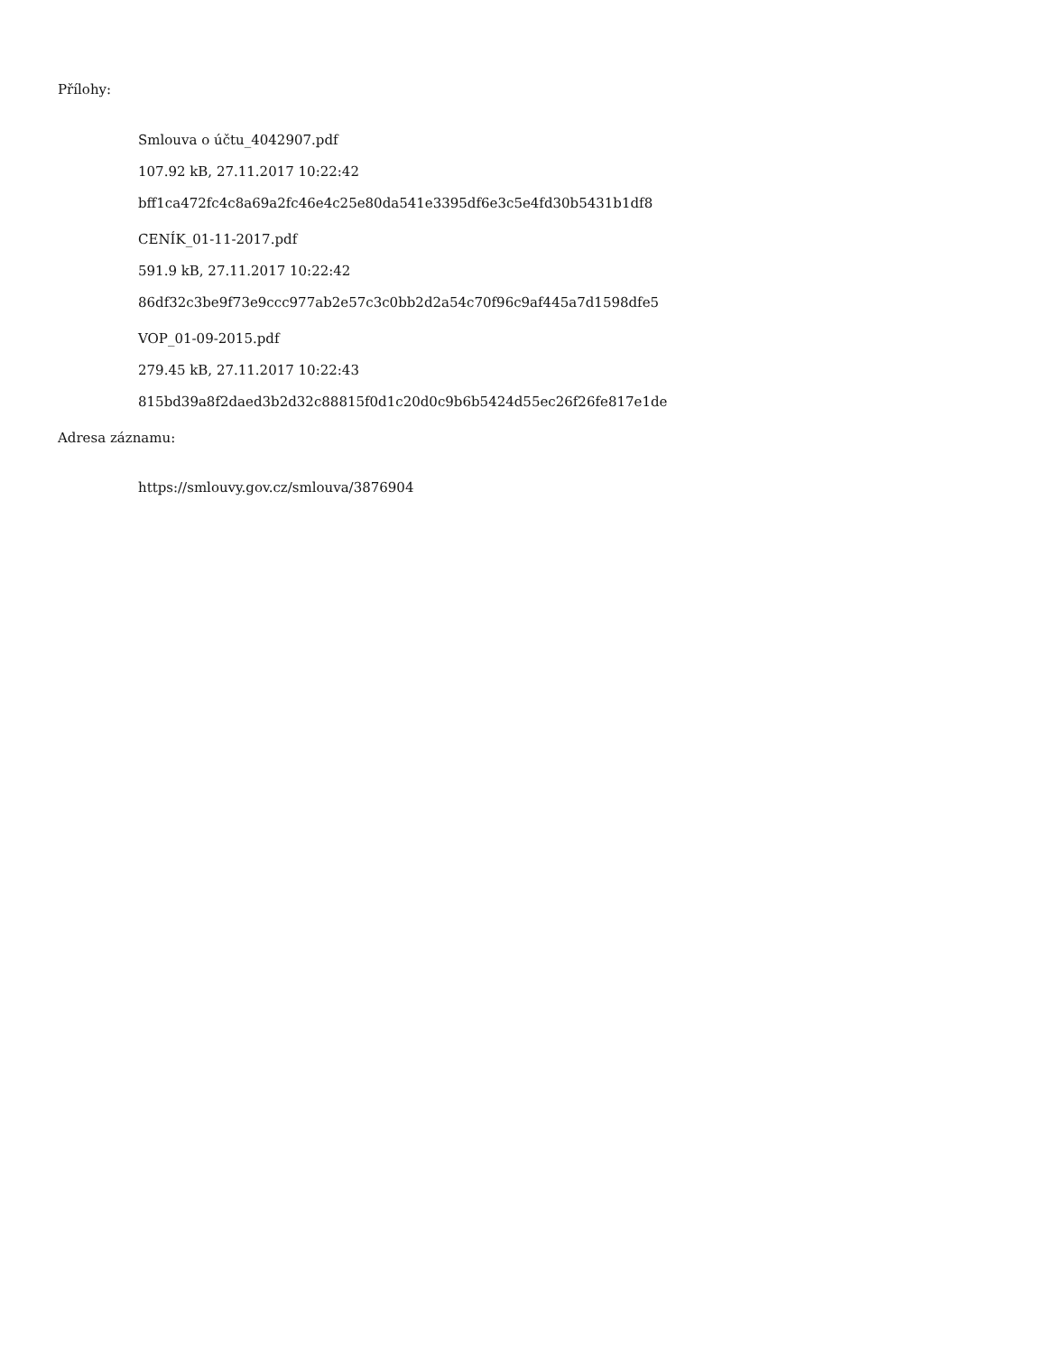Přílohy:
Smlouva o účtu_4042907.pdf
107.92 kB, 27.11.2017 10:22:42
bff1ca472fc4c8a69a2fc46e4c25e80da541e3395df6e3c5e4fd30b5431b1df8
CENÍK_01-11-2017.pdf
591.9 kB, 27.11.2017 10:22:42
86df32c3be9f73e9ccc977ab2e57c3c0bb2d2a54c70f96c9af445a7d1598dfe5
VOP_01-09-2015.pdf
279.45 kB, 27.11.2017 10:22:43
815bd39a8f2daed3b2d32c88815f0d1c20d0c9b6b5424d55ec26f26fe817e1de
Adresa záznamu:
https://smlouvy.gov.cz/smlouva/3876904